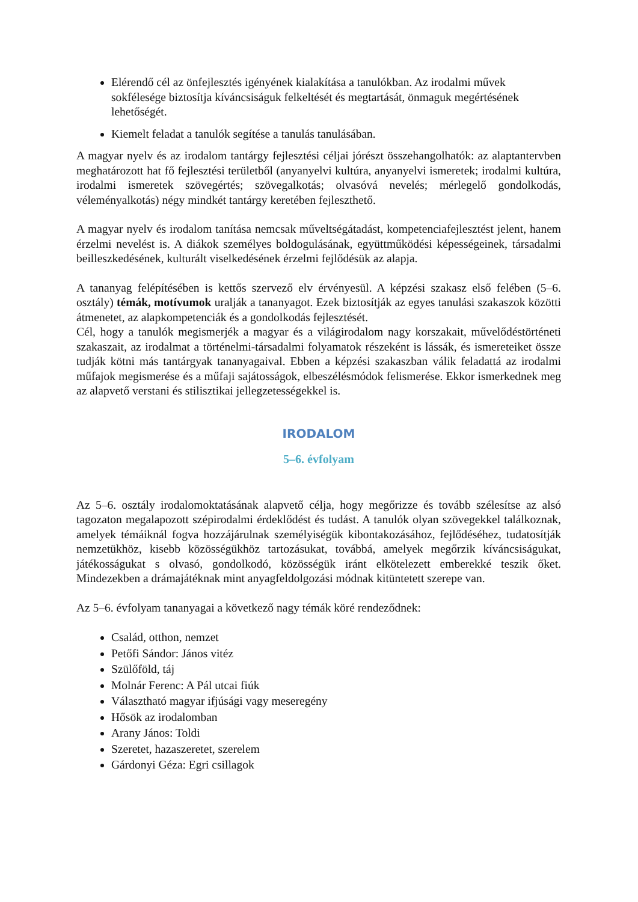Elérendő cél az önfejlesztés igényének kialakítása a tanulókban. Az irodalmi művek sokfélesége biztosítja kíváncsiságuk felkeltését és megtartását, önmaguk megértésének lehetőségét.
Kiemelt feladat a tanulók segítése a tanulás tanulásában.
A magyar nyelv és az irodalom tantárgy fejlesztési céljai jórészt összehangolhatók: az alaptantervben meghatározott hat fő fejlesztési területből (anyanyelvi kultúra, anyanyelvi ismeretek; irodalmi kultúra, irodalmi ismeretek szövegértés; szövegalkotás; olvasóvá nevelés; mérlegelő gondolkodás, véleményalkotás) négy mindkét tantárgy keretében fejleszthető.
A magyar nyelv és irodalom tanítása nemcsak műveltségátadást, kompetenciafejlesztést jelent, hanem érzelmi nevelést is. A diákok személyes boldogulásának, együttműködési képességeinek, társadalmi beilleszkedésének, kulturált viselkedésének érzelmi fejlődésük az alapja.
A tananyag felépítésében is kettős szervező elv érvényesül. A képzési szakasz első felében (5–6. osztály) témák, motívumok uralják a tananyagot. Ezek biztosítják az egyes tanulási szakaszok közötti átmenetet, az alapkompetenciák és a gondolkodás fejlesztését.
Cél, hogy a tanulók megismerjék a magyar és a világirodalom nagy korszakait, művelődéstörténeti szakaszait, az irodalmat a történelmi-társadalmi folyamatok részeként is lássák, és ismereteiket össze tudják kötni más tantárgyak tananyagaival. Ebben a képzési szakaszban válik feladattá az irodalmi műfajok megismerése és a műfaji sajátosságok, elbeszélésmódok felismerése. Ekkor ismerkednek meg az alapvető verstani és stilisztikai jellegzetességekkel is.
IRODALOM
5–6. évfolyam
Az 5–6. osztály irodalomoktatásának alapvető célja, hogy megőrizze és tovább szélesítse az alsó tagozaton megalapozott szépirodalmi érdeklődést és tudást. A tanulók olyan szövegekkel találkoznak, amelyek témáiknál fogva hozzájárulnak személyiségük kibontakozásához, fejlődéséhez, tudatosítják nemzetükhöz, kisebb közösségükhöz tartozásukat, továbbá, amelyek megőrzik kíváncsiságukat, játékosságukat s olvasó, gondolkodó, közösségük iránt elkötelezett emberekké teszik őket. Mindezekben a drámajátéknak mint anyagfeldolgozási módnak kitüntetett szerepe van.
Az 5–6. évfolyam tananyagai a következő nagy témák köré rendeződnek:
Család, otthon, nemzet
Petőfi Sándor: János vitéz
Szülőföld, táj
Molnár Ferenc: A Pál utcai fiúk
Választható magyar ifjúsági vagy meseregény
Hősök az irodalomban
Arany János: Toldi
Szeretet, hazaszeretet, szerelem
Gárdonyi Géza: Egri csillagok